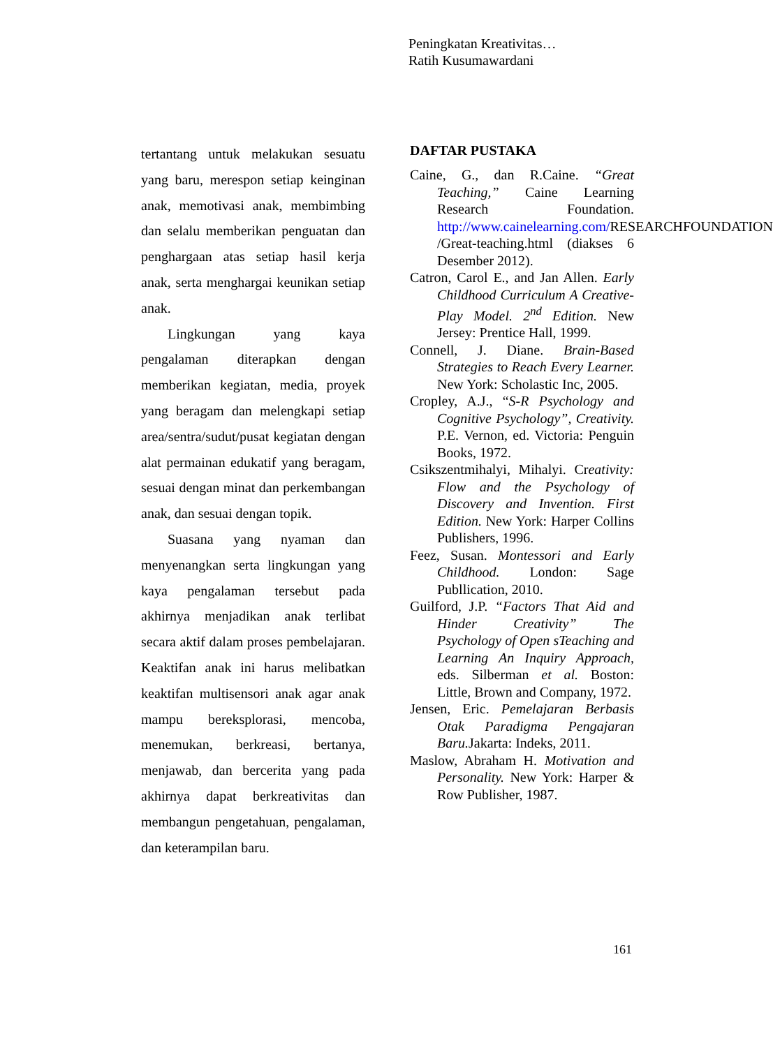Peningkatan Kreativitas…
Ratih Kusumawardani
tertantang untuk melakukan sesuatu yang baru, merespon setiap keinginan anak, memotivasi anak, membimbing dan selalu memberikan penguatan dan penghargaan atas setiap hasil kerja anak, serta menghargai keunikan setiap anak.
Lingkungan yang kaya pengalaman diterapkan dengan memberikan kegiatan, media, proyek yang beragam dan melengkapi setiap area/sentra/sudut/pusat kegiatan dengan alat permainan edukatif yang beragam, sesuai dengan minat dan perkembangan anak, dan sesuai dengan topik.
Suasana yang nyaman dan menyenangkan serta lingkungan yang kaya pengalaman tersebut pada akhirnya menjadikan anak terlibat secara aktif dalam proses pembelajaran. Keaktifan anak ini harus melibatkan keaktifan multisensori anak agar anak mampu bereksplorasi, mencoba, menemukan, berkreasi, bertanya, menjawab, dan bercerita yang pada akhirnya dapat berkreativitas dan membangun pengetahuan, pengalaman, dan keterampilan baru.
DAFTAR PUSTAKA
Caine, G., dan R.Caine. “Great Teaching,” Caine Learning Research Foundation. http://www.cainelearning.com/RESEARCHFOUNDATION /Great-teaching.html (diakses 6 Desember 2012).
Catron, Carol E., and Jan Allen. Early Childhood Curriculum A Creative-Play Model. 2<sup>nd</sup> Edition. New Jersey: Prentice Hall, 1999.
Connell, J. Diane. Brain-Based Strategies to Reach Every Learner. New York: Scholastic Inc, 2005.
Cropley, A.J., “S-R Psychology and Cognitive Psychology”, Creativity. P.E. Vernon, ed. Victoria: Penguin Books, 1972.
Csikszentmihalyi, Mihalyi. Creativity: Flow and the Psychology of Discovery and Invention. First Edition. New York: Harper Collins Publishers, 1996.
Feez, Susan. Montessori and Early Childhood. London: Sage Publlication, 2010.
Guilford, J.P. “Factors That Aid and Hinder Creativity” The Psychology of Open sTeaching and Learning An Inquiry Approach, eds. Silberman et al. Boston: Little, Brown and Company, 1972.
Jensen, Eric. Pemelajaran Berbasis Otak Paradigma Pengajaran Baru. Jakarta: Indeks, 2011.
Maslow, Abraham H. Motivation and Personality. New York: Harper & Row Publisher, 1987.
161